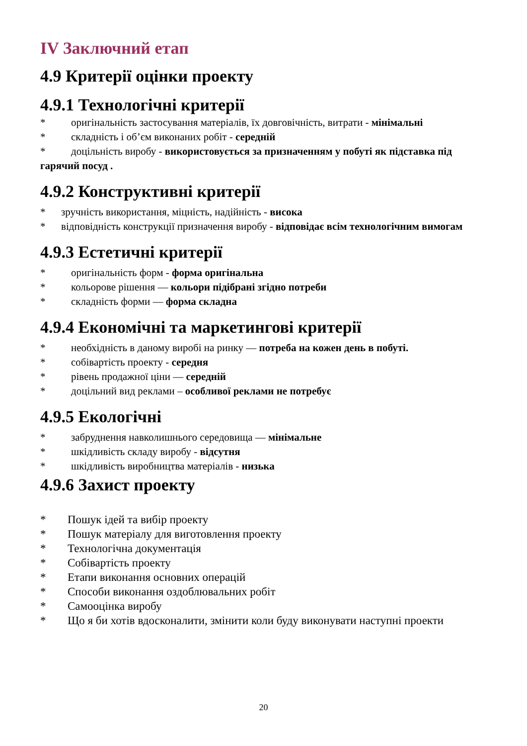IV Заключний етап
4.9 Критерії оцінки проекту
4.9.1 Технологічні критерії
* оригінальність застосування матеріалів, їх довговічність, витрати - мінімальні
* складність і об’єм виконаних робіт - середній
* доцільність виробу - використовується за призначенням у побуті як підставка під гарячий посуд .
4.9.2 Конструктивні критерії
* зручність використання, міцність, надійність - висока
* відповідність конструкції призначення виробу - відповідає всім технологічним вимогам
4.9.3 Естетичні критерії
* оригінальність форм - форма оригінальна
* кольорове рішення — кольори підібрані згідно потреби
* складність форми — форма складна
4.9.4 Економічні та маркетингові критерії
* необхідність в даному виробі на ринку — потреба на кожен день в побуті.
* собівартість проекту - середня
* рівень продажної ціни — середній
* доцільний вид реклами – особливої реклами не потребує
4.9.5 Екологічні
* забруднення навколишнього середовища — мінімальне
* шкідливість складу виробу - відсутня
* шкідливість виробництва матеріалів - низька
4.9.6 Захист проекту
* Пошук ідей та вибір проекту
* Пошук матеріалу для виготовлення проекту
* Технологічна документація
* Собівартість проекту
* Етапи виконання основних операцій
* Способи виконання оздоблювальних робіт
* Самооцінка виробу
* Що я би хотів вдосконалити, змінити коли буду виконувати наступні проекти
20